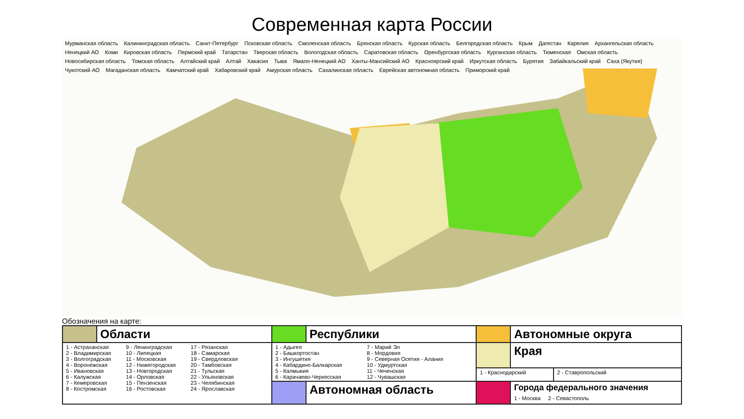Современная карта России
Мурманская область Калининградская область Санкт-Петербург Псковская область Смоленская область Брянская область Курская область Белгородская область Крым Дагестан Карелия Архангельская область Ненецкий АО Коми Кировская область Пермский край Татарстан Тверская область Вологодская область Саратовская область Оренбургская область Курганская область Тюменская Омская область Новосибирская область Томская область Алтайский край Алтай Хакасия Тыва Ямало-Ненецкий АО Ханты-Мансийский АО Красноярский край Иркутская область Бурятия Забайкальский край Саха (Якутия) Чукотский АО Магаданская область Камчатский край Хабаровский край Амурская область Сахалинская область Еврейская автономная область Приморский край
Обозначения на карте:
| | Области | | Республики | | Автономные округа | |
| 1 - Астраханская 2 - Владимирская 3 - Волгоградская 4 - Воронежская 5 - Ивановская 6 - Калужская 7 - Кемеровская 8 - Костромская 9 - Ленинградская 10 - Липецкая 11 - Московская 12 - Нижегородская 13 - Новгородская 14 - Орловская 15 - Пензенская 16 - Ростовская 17 - Рязанская 18 - Самарская 19 - Свердловская 20 - Тамбовская 21 - Тульская 22 - Ульяновская 23 - Челябинская 24 - Ярославская | | 1 - Адыгея 2 - Башкортостан 3 - Ингушетия 4 - Кабардино-Балкарская 5 - Калмыкия 6 - Карачаево-Черкесская 7 - Марий Эл 8 - Мордовия 9 - Северная Осетия - Алания 10 - Удмуртская 11 - Чеченская 12 - Чувашская | | | Края | |
| | | | | 1 - Краснодарский | | 2 - Ставропольский |
| | | | Автономная область | | Города федерального значения 1 - Москва 2 - Севастополь | |